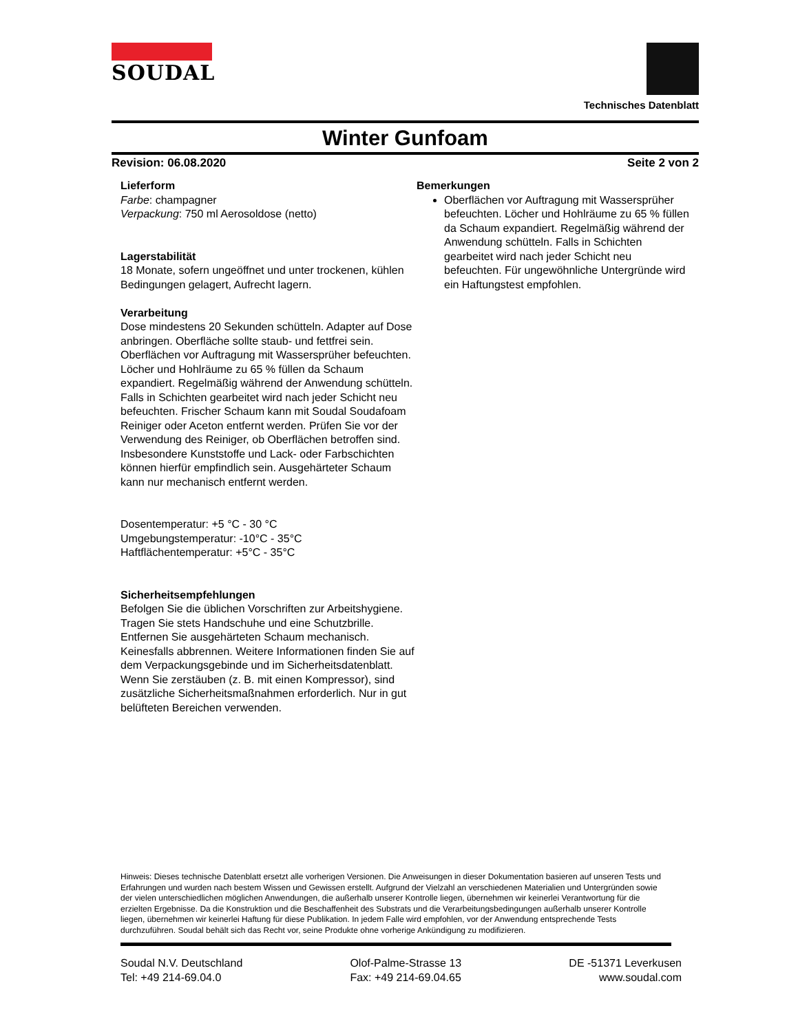SOUDAL
Technisches Datenblatt
Winter Gunfoam
Revision: 06.08.2020 Seite 2 von 2
Lieferform
Farbe: champagner
Verpackung: 750 ml Aerosoldose (netto)
Lagerstabilität
18 Monate, sofern ungeöffnet und unter trockenen, kühlen Bedingungen gelagert, Aufrecht lagern.
Verarbeitung
Dose mindestens 20 Sekunden schütteln. Adapter auf Dose anbringen. Oberfläche sollte staub- und fettfrei sein. Oberflächen vor Auftragung mit Wassersprüher befeuchten. Löcher und Hohlräume zu 65 % füllen da Schaum expandiert. Regelmäßig während der Anwendung schütteln. Falls in Schichten gearbeitet wird nach jeder Schicht neu befeuchten. Frischer Schaum kann mit Soudal Soudafoam Reiniger oder Aceton entfernt werden. Prüfen Sie vor der Verwendung des Reiniger, ob Oberflächen betroffen sind. Insbesondere Kunststoffe und Lack- oder Farbschichten können hierfür empfindlich sein. Ausgehärteter Schaum kann nur mechanisch entfernt werden.
Dosentemperatur: +5 °C - 30 °C
Umgebungstemperatur: -10°C - 35°C
Haftflächentemperatur: +5°C - 35°C
Sicherheitsempfehlungen
Befolgen Sie die üblichen Vorschriften zur Arbeitshygiene. Tragen Sie stets Handschuhe und eine Schutzbrille. Entfernen Sie ausgehärteten Schaum mechanisch. Keinesfalls abbrennen. Weitere Informationen finden Sie auf dem Verpackungsgebinde und im Sicherheitsdatenblatt. Wenn Sie zerstäuben (z. B. mit einen Kompressor), sind zusätzliche Sicherheitsmaßnahmen erforderlich. Nur in gut belüfteten Bereichen verwenden.
Bemerkungen
Oberflächen vor Auftragung mit Wassersprüher befeuchten. Löcher und Hohlräume zu 65 % füllen da Schaum expandiert. Regelmäßig während der Anwendung schütteln. Falls in Schichten gearbeitet wird nach jeder Schicht neu befeuchten. Für ungewöhnliche Untergründe wird ein Haftungstest empfohlen.
Hinweis: Dieses technische Datenblatt ersetzt alle vorherigen Versionen. Die Anweisungen in dieser Dokumentation basieren auf unseren Tests und Erfahrungen und wurden nach bestem Wissen und Gewissen erstellt. Aufgrund der Vielzahl an verschiedenen Materialien und Untergründen sowie der vielen unterschiedlichen möglichen Anwendungen, die außerhalb unserer Kontrolle liegen, übernehmen wir keinerlei Verantwortung für die erzielten Ergebnisse. Da die Konstruktion und die Beschaffenheit des Substrats und die Verarbeitungsbedingungen außerhalb unserer Kontrolle liegen, übernehmen wir keinerlei Haftung für diese Publikation. In jedem Falle wird empfohlen, vor der Anwendung entsprechende Tests durchzuführen. Soudal behält sich das Recht vor, seine Produkte ohne vorherige Ankündigung zu modifizieren.
Soudal N.V. Deutschland
Tel: +49 214-69.04.0
Olof-Palme-Strasse 13
Fax: +49 214-69.04.65
DE -51371 Leverkusen
www.soudal.com